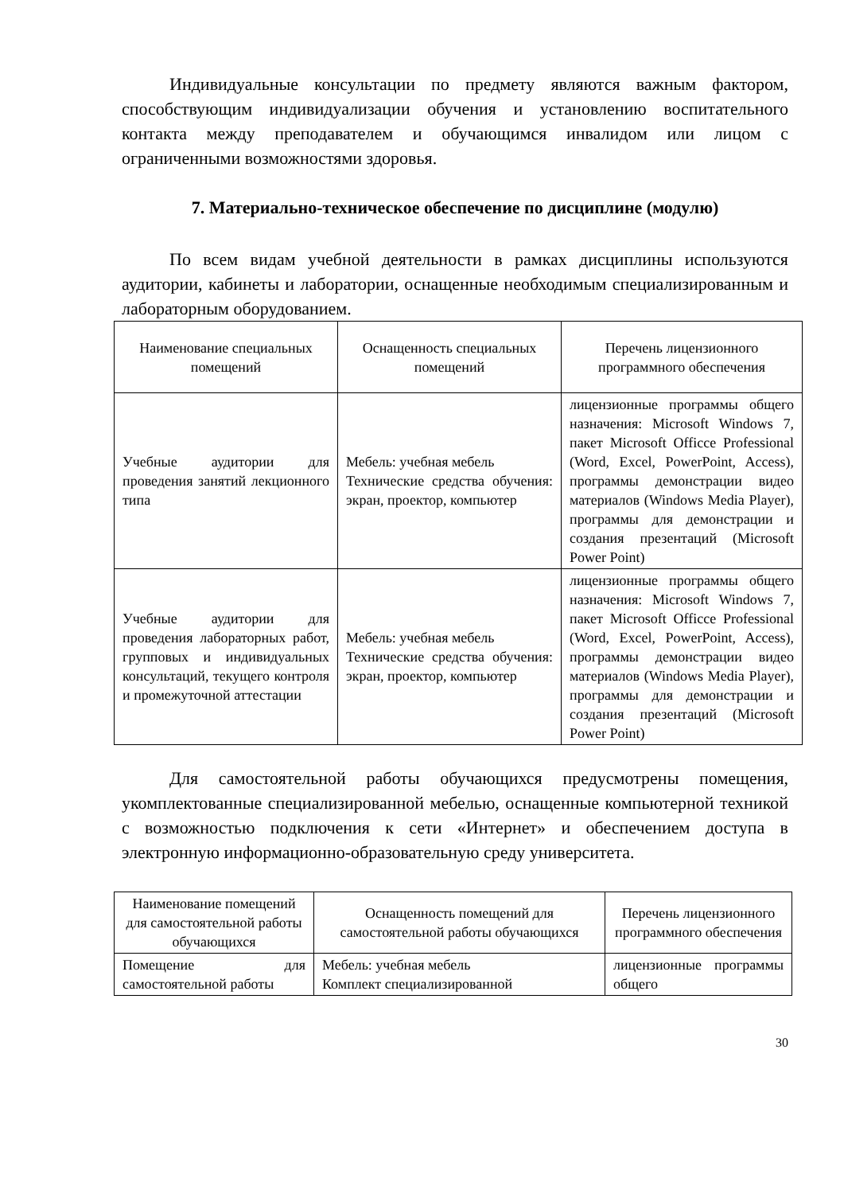Индивидуальные консультации по предмету являются важным фактором, способствующим индивидуализации обучения и установлению воспитательного контакта между преподавателем и обучающимся инвалидом или лицом с ограниченными возможностями здоровья.
7. Материально-техническое обеспечение по дисциплине (модулю)
По всем видам учебной деятельности в рамках дисциплины используются аудитории, кабинеты и лаборатории, оснащенные необходимым специализированным и лабораторным оборудованием.
| Наименование специальных помещений | Оснащенность специальных помещений | Перечень лицензионного программного обеспечения |
| --- | --- | --- |
| Учебные аудитории для проведения занятий лекционного типа | Мебель: учебная мебель Технические средства обучения: экран, проектор, компьютер | лицензионные программы общего назначения: Microsoft Windows 7, пакет Microsoft Officce Professional (Word, Excel, PowerPoint, Access), программы демонстрации видео материалов (Windows Media Player), программы для демонстрации и создания презентаций (Microsoft Power Point) |
| Учебные аудитории для проведения лабораторных работ, групповых и индивидуальных консультаций, текущего контроля и промежуточной аттестации | Мебель: учебная мебель Технические средства обучения: экран, проектор, компьютер | лицензионные программы общего назначения: Microsoft Windows 7, пакет Microsoft Officce Professional (Word, Excel, PowerPoint, Access), программы демонстрации видео материалов (Windows Media Player), программы для демонстрации и создания презентаций (Microsoft Power Point) |
Для самостоятельной работы обучающихся предусмотрены помещения, укомплектованные специализированной мебелью, оснащенные компьютерной техникой с возможностью подключения к сети «Интернет» и обеспечением доступа в электронную информационно-образовательную среду университета.
| Наименование помещений для самостоятельной работы обучающихся | Оснащенность помещений для самостоятельной работы обучающихся | Перечень лицензионного программного обеспечения |
| --- | --- | --- |
| Помещение для самостоятельной работы | Мебель: учебная мебель Комплект специализированной | лицензионные программы общего |
30